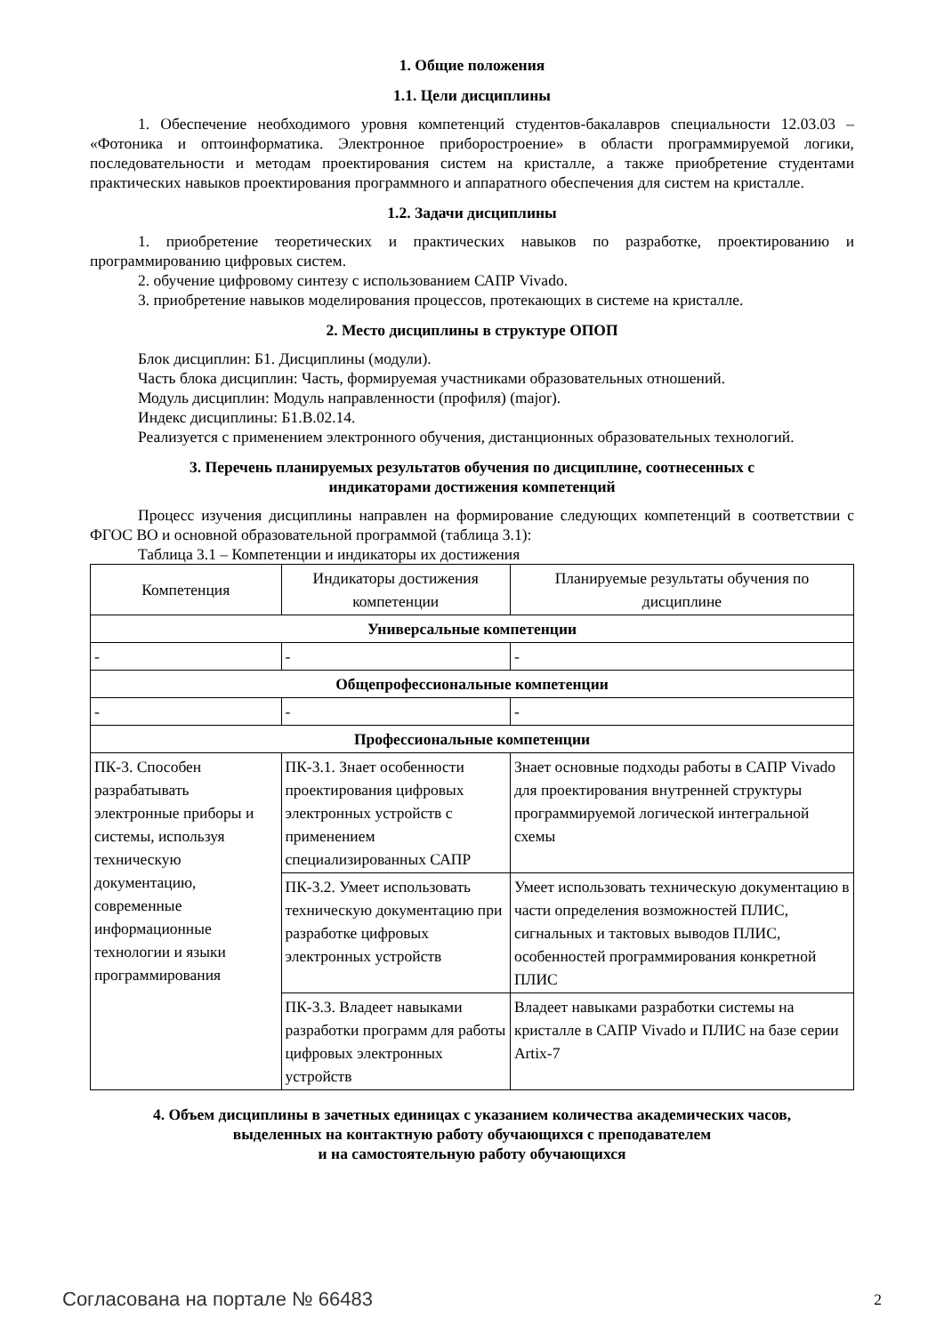1. Общие положения
1.1. Цели дисциплины
1. Обеспечение необходимого уровня компетенций студентов-бакалавров специальности 12.03.03 – «Фотоника и оптоинформатика. Электронное приборостроение» в области программируемой логики, последовательности и методам проектирования систем на кристалле, а также приобретение студентами практических навыков проектирования программного и аппаратного обеспечения для систем на кристалле.
1.2. Задачи дисциплины
1. приобретение теоретических и практических навыков по разработке, проектированию и программированию цифровых систем.
2. обучение цифровому синтезу с использованием САПР Vivado.
3. приобретение навыков моделирования процессов, протекающих в системе на кристалле.
2. Место дисциплины в структуре ОПОП
Блок дисциплин: Б1. Дисциплины (модули).
Часть блока дисциплин: Часть, формируемая участниками образовательных отношений.
Модуль дисциплин: Модуль направленности (профиля) (major).
Индекс дисциплины: Б1.В.02.14.
Реализуется с применением электронного обучения, дистанционных образовательных технологий.
3. Перечень планируемых результатов обучения по дисциплине, соотнесенных с
индикаторами достижения компетенций
Процесс изучения дисциплины направлен на формирование следующих компетенций в соответствии с ФГОС ВО и основной образовательной программой (таблица 3.1):
Таблица 3.1 – Компетенции и индикаторы их достижения
| Компетенция | Индикаторы достижения компетенции | Планируемые результаты обучения по дисциплине |
| Универсальные компетенции | | |
| - | - | - |
| Общепрофессиональные компетенции | | |
| - | - | - |
| Профессиональные компетенции | | |
| ПК-3. Способен разрабатывать электронные приборы и системы, используя техническую документацию, современные информационные технологии и языки программирования | ПК-3.1. Знает особенности проектирования цифровых электронных устройств с применением специализированных САПР | Знает основные подходы работы в САПР Vivado для проектирования внутренней структуры программируемой логической интегральной схемы |
| | ПК-3.2. Умеет использовать техническую документацию при разработке цифровых электронных устройств | Умеет использовать техническую документацию в части определения возможностей ПЛИС, сигнальных и тактовых выводов ПЛИС, особенностей программирования конкретной ПЛИС |
| | ПК-3.3. Владеет навыками разработки программ для работы цифровых электронных устройств | Владеет навыками разработки системы на кристалле в САПР Vivado и ПЛИС на базе серии Artix-7 |
4. Объем дисциплины в зачетных единицах с указанием количества академических часов,
выделенных на контактную работу обучающихся с преподавателем
и на самостоятельную работу обучающихся
Согласована на портале № 66483 2